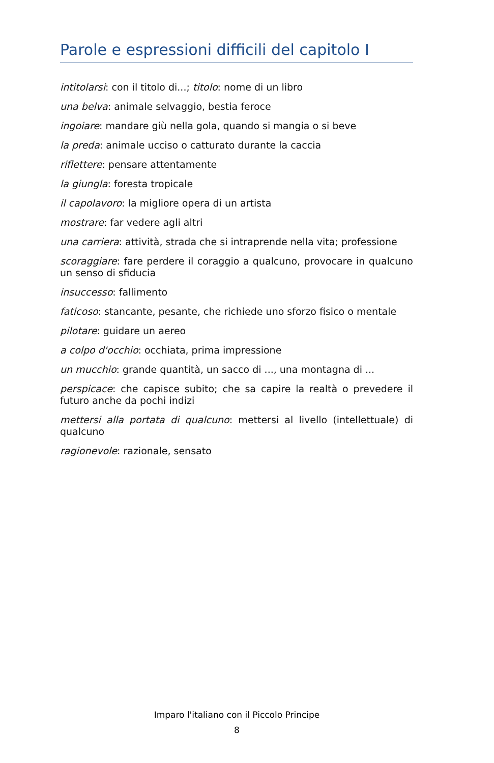Parole e espressioni difficili del capitolo I
intitolarsi: con il titolo di...; titolo: nome di un libro
una belva: animale selvaggio, bestia feroce
ingoiare: mandare giù nella gola, quando si mangia o si beve
la preda: animale ucciso o catturato durante la caccia
riflettere: pensare attentamente
la giungla: foresta tropicale
il capolavoro: la migliore opera di un artista
mostrare: far vedere agli altri
una carriera: attività, strada che si intraprende nella vita; professione
scoraggiare: fare perdere il coraggio a qualcuno, provocare in qualcuno un senso di sfiducia
insuccesso: fallimento
faticoso: stancante, pesante, che richiede uno sforzo fisico o mentale
pilotare: guidare un aereo
a colpo d'occhio: occhiata, prima impressione
un mucchio: grande quantità, un sacco di ..., una montagna di ...
perspicace: che capisce subito; che sa capire la realtà o prevedere il futuro anche da pochi indizi
mettersi alla portata di qualcuno: mettersi al livello (intellettuale) di qualcuno
ragionevole: razionale, sensato
Imparo l'italiano con il Piccolo Principe
8